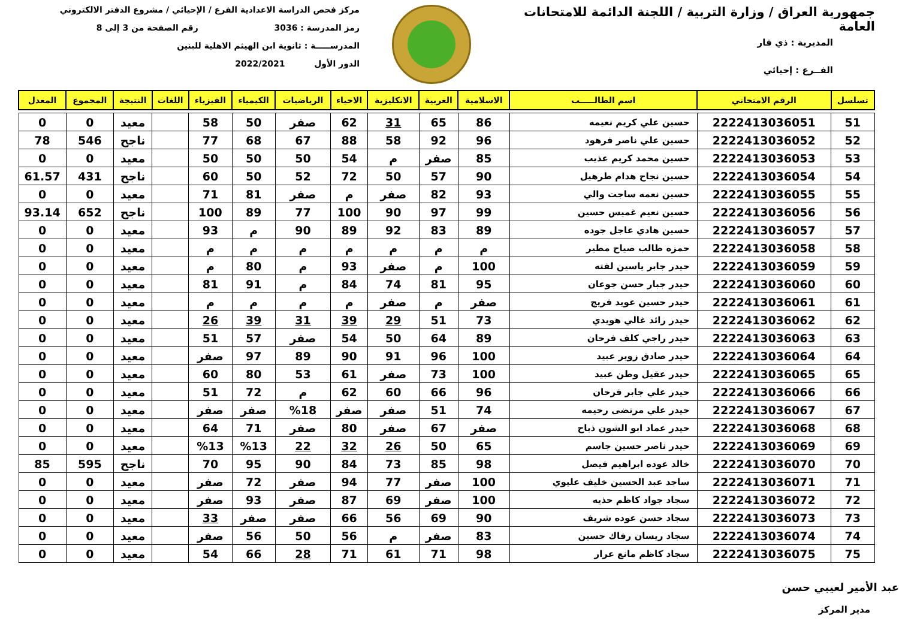جمهورية العراق / وزارة التربية / اللجنة الدائمة للامتحانات العامة
المديرية : ذي قار
الفــرع : إحيائي
مركز فحص الدراسة الاعدادية الفرع / الإحيائي / مشروع الدفتر الالكتروني
رمز المدرسة : 3036 رقم الصفحة من 3 إلى 8
المدرســـــة : ثانوية ابن الهيثم الاهلية للبنين
الدور الأول 2022/2021
| تسلسل | الرقم الامتحاني | اسم الطالـــــب | الاسلامية | العربية | الانكليزية | الاحياء | الرياضيات | الكيمياء | الفيزياء | اللغات | النتيجة | المجموع | المعدل |
| --- | --- | --- | --- | --- | --- | --- | --- | --- | --- | --- | --- | --- | --- |
| 51 | 2222413036051 | حسين علي كريم نعيمه | 86 | 65 | 31 | 62 | صفر | 50 | 58 | | معيد | 0 | 0 |
| 52 | 2222413036052 | حسين علي ناصر فرهود | 96 | 92 | 58 | 88 | 67 | 68 | 77 | | ناجح | 546 | 78 |
| 53 | 2222413036053 | حسين محمد كريم عذيب | 85 | صفر | م | 54 | 50 | 50 | 50 | | معيد | 0 | 0 |
| 54 | 2222413036054 | حسين نجاح هدام طرهيل | 90 | 57 | 50 | 72 | 52 | 50 | 60 | | ناجح | 431 | 61.57 |
| 55 | 2222413036055 | حسين نعمه ساجت والي | 93 | 82 | صفر | م | صفر | 81 | 71 | | معيد | 0 | 0 |
| 56 | 2222413036056 | حسين نعيم غميس حسين | 99 | 97 | 90 | 100 | 77 | 89 | 100 | | ناجح | 652 | 93.14 |
| 57 | 2222413036057 | حسين هادي عاجل جوده | 89 | 83 | 92 | 89 | 90 | م | 93 | | معيد | 0 | 0 |
| 58 | 2222413036058 | حمزه طالب صياح مطير | م | م | م | م | م | م | م | | معيد | 0 | 0 |
| 59 | 2222413036059 | حيدر جابر ياسين لفته | 100 | م | صفر | 93 | م | 80 | م | | معيد | 0 | 0 |
| 60 | 2222413036060 | حيدر جبار حسن جوعان | 95 | 81 | 74 | 84 | م | 91 | 81 | | معيد | 0 | 0 |
| 61 | 2222413036061 | حيدر حسين عويد فريج | صفر | م | صفر | م | م | م | م | | معيد | 0 | 0 |
| 62 | 2222413036062 | حيدر رائد غالي هويدي | 73 | 51 | 29 | 39 | 31 | 39 | 26 | | معيد | 0 | 0 |
| 63 | 2222413036063 | حيدر راجي كلف فرحان | 89 | 64 | 50 | 54 | صفر | 57 | 51 | | معيد | 0 | 0 |
| 64 | 2222413036064 | حيدر صادق زوير عبيد | 100 | 96 | 91 | 90 | 89 | 97 | صفر | | معيد | 0 | 0 |
| 65 | 2222413036065 | حيدر عقيل وطن عبيد | 100 | 73 | صفر | 61 | 53 | 80 | 60 | | معيد | 0 | 0 |
| 66 | 2222413036066 | حيدر علي جابر فرحان | 96 | 66 | 60 | 62 | م | 72 | 51 | | معيد | 0 | 0 |
| 67 | 2222413036067 | حيدر علي مرتضى رحيمه | 74 | 51 | صفر | صفر | %18 | صفر | صفر | | معيد | 0 | 0 |
| 68 | 2222413036068 | حيدر عماد ابو الشون ذباح | صفر | 67 | صفر | 80 | صفر | 71 | 64 | | معيد | 0 | 0 |
| 69 | 2222413036069 | حيدر ناصر حسين جاسم | 65 | 50 | 26 | 32 | 22 | %13 | %13 | | معيد | 0 | 0 |
| 70 | 2222413036070 | خالد عوده ابراهيم فيصل | 98 | 85 | 73 | 84 | 90 | 95 | 70 | | ناجح | 595 | 85 |
| 71 | 2222413036071 | ساجد عبد الحسين خليف عليوي | 100 | صفر | 77 | 94 | صفر | 72 | صفر | | معيد | 0 | 0 |
| 72 | 2222413036072 | سجاد جواد كاظم حذيه | 100 | صفر | 69 | 87 | صفر | 93 | صفر | | معيد | 0 | 0 |
| 73 | 2222413036073 | سجاد حسن عوده شريف | 90 | 69 | 56 | 66 | صفر | صفر | 33 | | معيد | 0 | 0 |
| 74 | 2222413036074 | سجاد ريسان رفاك حسين | 83 | صفر | م | 56 | 50 | 56 | صفر | | معيد | 0 | 0 |
| 75 | 2222413036075 | سجاد كاظم مانع عرار | 98 | 71 | 61 | 71 | 28 | 66 | 54 | | معيد | 0 | 0 |
عبد الأمير لعيبي حسن
مدير المركز